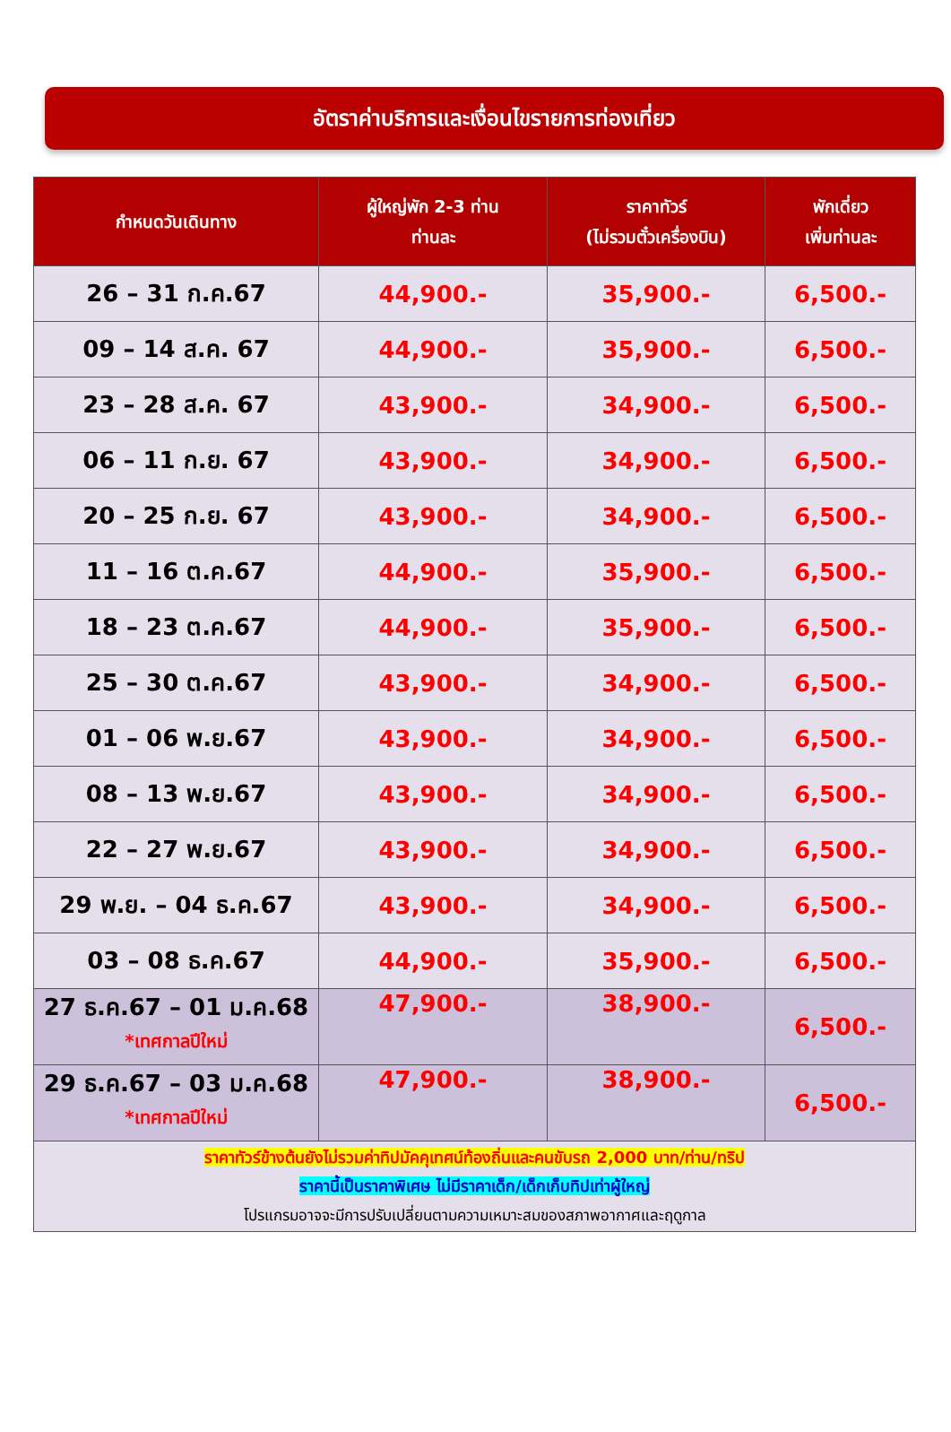อัตราค่าบริการและเงื่อนไขรายการท่องเที่ยว
| กำหนดวันเดินทาง | ผู้ใหญ่พัก 2-3 ท่าน ท่านละ | ราคาทัวร์ (ไม่รวมตั๋วเครื่องบิน) | พักเดี่ยว เพิ่มท่านละ |
| --- | --- | --- | --- |
| 26 – 31 ก.ค.67 | 44,900.- | 35,900.- | 6,500.- |
| 09 – 14 ส.ค. 67 | 44,900.- | 35,900.- | 6,500.- |
| 23 – 28 ส.ค. 67 | 43,900.- | 34,900.- | 6,500.- |
| 06 – 11 ก.ย. 67 | 43,900.- | 34,900.- | 6,500.- |
| 20 – 25 ก.ย. 67 | 43,900.- | 34,900.- | 6,500.- |
| 11 – 16 ต.ค.67 | 44,900.- | 35,900.- | 6,500.- |
| 18 – 23 ต.ค.67 | 44,900.- | 35,900.- | 6,500.- |
| 25 – 30 ต.ค.67 | 43,900.- | 34,900.- | 6,500.- |
| 01 – 06 พ.ย.67 | 43,900.- | 34,900.- | 6,500.- |
| 08 – 13 พ.ย.67 | 43,900.- | 34,900.- | 6,500.- |
| 22 – 27 พ.ย.67 | 43,900.- | 34,900.- | 6,500.- |
| 29 พ.ย. – 04 ธ.ค.67 | 43,900.- | 34,900.- | 6,500.- |
| 03 – 08 ธ.ค.67 | 44,900.- | 35,900.- | 6,500.- |
| 27 ธ.ค.67 – 01 ม.ค.68 *เทศกาลปีใหม่ | 47,900.- | 38,900.- | 6,500.- |
| 29 ธ.ค.67 – 03 ม.ค.68 *เทศกาลปีใหม่ | 47,900.- | 38,900.- | 6,500.- |
| ราคาทัวร์ข้างต้นยังไม่รวมค่าทิปมัคคุเทศน์ท้องถิ่นและคนขับรถ 2,000 บาท/ท่าน/ทริป ราคานี้เป็นราคาพิเศษ ไม่มีราคาเด็ก/เด็กเก็บทิปเท่าผู้ใหญ่ โปรแกรมอาจจะมีการปรับเปลี่ยนตามความเหมาะสมของสภาพอากาศและฤดูกาล | | | |